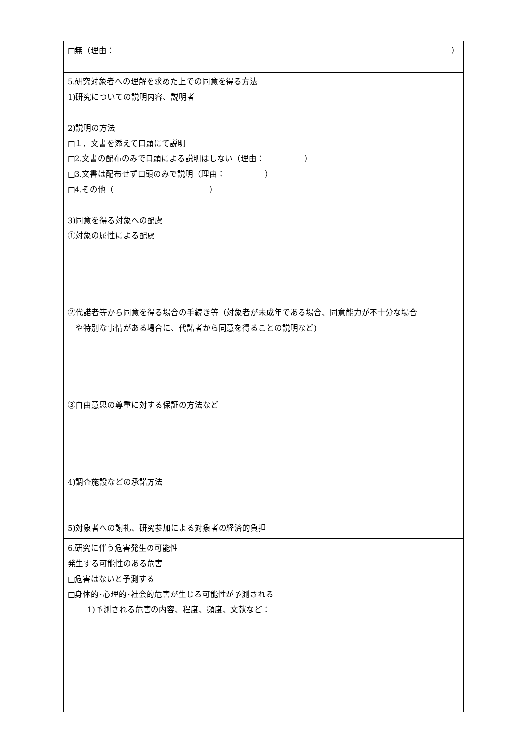| □無（理由： ） |
| 5.研究対象者への理解を求めた上での同意を得る方法 1)研究についての説明内容、説明者 2)説明の方法 □１．文書を添えて口頭にて説明 □2.文書の配布のみで口頭による説明はしない（理由： ） □3.文書は配布せず口頭のみで説明（理由： ） □4.その他（ ） 3)同意を得る対象への配慮 ①対象の属性による配慮 ②代諾者等から同意を得る場合の手続き等（対象者が未成年である場合、同意能力が不十分な場合 や特別な事情がある場合に、代諾者から同意を得ることの説明など) ③自由意思の尊重に対する保証の方法など 4)調査施設などの承諾方法 5)対象者への謝礼、研究参加による対象者の経済的負担 |
| 6.研究に伴う危害発生の可能性 発生する可能性のある危害 □危害はないと予測する □身体的･心理的･社会的危害が生じる可能性が予測される 1)予測される危害の内容、程度、頻度、文献など： |